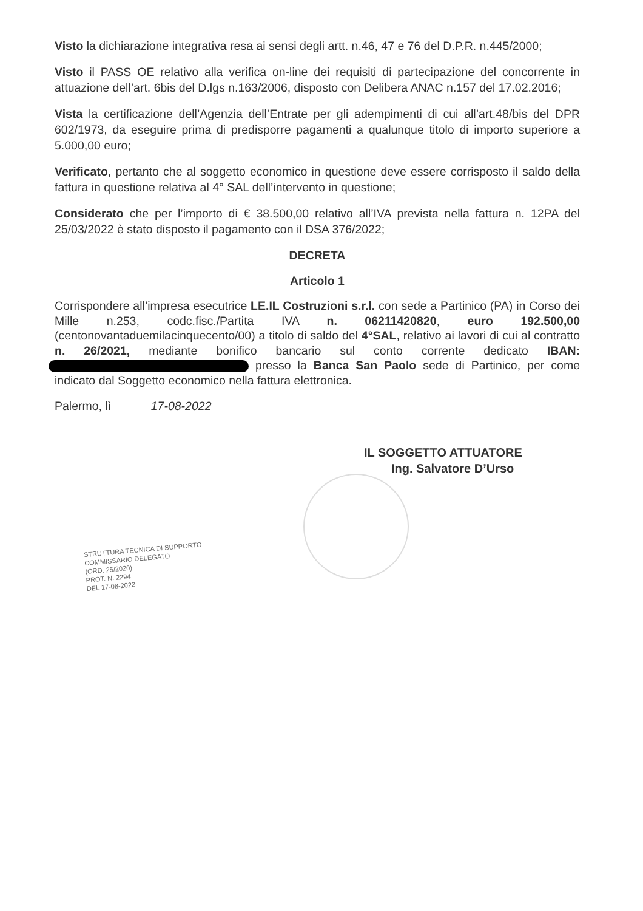Visto la dichiarazione integrativa resa ai sensi degli artt. n.46, 47 e 76 del D.P.R. n.445/2000;
Visto il PASS OE relativo alla verifica on-line dei requisiti di partecipazione del concorrente in attuazione dell’art. 6bis del D.lgs n.163/2006, disposto con Delibera ANAC n.157 del 17.02.2016;
Vista la certificazione dell’Agenzia dell’Entrate per gli adempimenti di cui all’art.48/bis del DPR 602/1973, da eseguire prima di predisporre pagamenti a qualunque titolo di importo superiore a 5.000,00 euro;
Verificato, pertanto che al soggetto economico in questione deve essere corrisposto il saldo della fattura in questione relativa al 4° SAL dell’intervento in questione;
Considerato che per l’importo di € 38.500,00 relativo all’IVA prevista nella fattura n. 12PA del 25/03/2022 è stato disposto il pagamento con il DSA 376/2022;
DECRETA
Articolo 1
Corrispondere all’impresa esecutrice LE.IL Costruzioni s.r.l. con sede a Partinico (PA) in Corso dei Mille n.253, codc.fisc./Partita IVA n. 06211420820, euro 192.500,00 (centonovantaduemilacinquecento/00) a titolo di saldo del 4°SAL, relativo ai lavori di cui al contratto n. 26/2021, mediante bonifico bancario sul conto corrente dedicato IBAN: presso la Banca San Paolo sede di Partinico, per come indicato dal Soggetto economico nella fattura elettronica.
Palermo, lì 17-08-2022
IL SOGGETTO ATTUATORE
Ing. Salvatore D’Urso
STRUTTURA TECNICA DI SUPPORTO
COMMISSARIO DELEGATO
(ORD. 25/2020)
PROT. N. 2294
DEL 17-08-2022